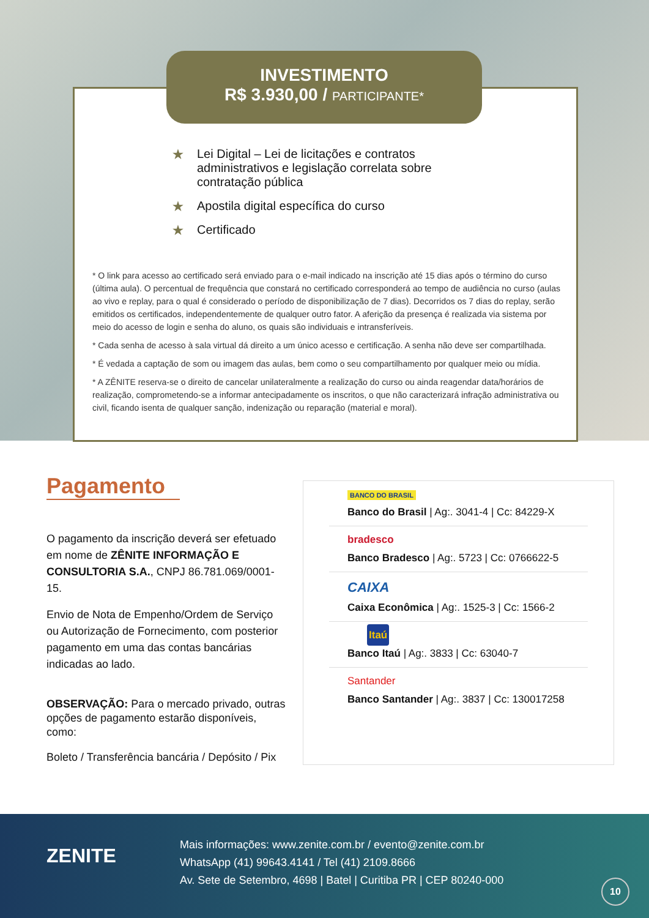★ Lei Digital – Lei de licitações e contratos administrativos e legislação correlata sobre contratação pública
★ Apostila digital específica do curso
★ Certificado
* O link para acesso ao certificado será enviado para o e-mail indicado na inscrição até 15 dias após o término do curso (última aula). O percentual de frequência que constará no certificado corresponderá ao tempo de audiência no curso (aulas ao vivo e replay, para o qual é considerado o período de disponibilização de 7 dias). Decorridos os 7 dias do replay, serão emitidos os certificados, independentemente de qualquer outro fator. A aferição da presença é realizada via sistema por meio do acesso de login e senha do aluno, os quais são individuais e intransferíveis.
* Cada senha de acesso à sala virtual dá direito a um único acesso e certificação. A senha não deve ser compartilhada.
* É vedada a captação de som ou imagem das aulas, bem como o seu compartilhamento por qualquer meio ou mídia.
* A ZÊNITE reserva-se o direito de cancelar unilateralmente a realização do curso ou ainda reagendar data/horários de realização, comprometendo-se a informar antecipadamente os inscritos, o que não caracterizará infração administrativa ou civil, ficando isenta de qualquer sanção, indenização ou reparação (material e moral).
INVESTIMENTO
R$ 3.930,00 / PARTICIPANTE*
Pagamento
O pagamento da inscrição deverá ser efetuado em nome de ZÊNITE INFORMAÇÃO E CONSULTORIA S.A., CNPJ 86.781.069/0001-15.
Envio de Nota de Empenho/Ordem de Serviço ou Autorização de Fornecimento, com posterior pagamento em uma das contas bancárias indicadas ao lado.
OBSERVAÇÃO: Para o mercado privado, outras opções de pagamento estarão disponíveis, como:
Boleto / Transferência bancária / Depósito / Pix
BANCO DO BRASIL
Banco do Brasil | Ag:. 3041-4 | Cc: 84229-X
bradesco
Banco Bradesco | Ag:. 5723 | Cc: 0766622-5
CAIXA
Caixa Econômica | Ag:. 1525-3 | Cc: 1566-2
Itaú
Banco Itaú | Ag:. 3833 | Cc: 63040-7
Santander
Banco Santander | Ag:. 3837 | Cc: 130017258
ZENITE
Mais informações: www.zenite.com.br / evento@zenite.com.br
WhatsApp (41) 99643.4141 / Tel (41) 2109.8666
Av. Sete de Setembro, 4698 | Batel | Curitiba PR | CEP 80240-000
10